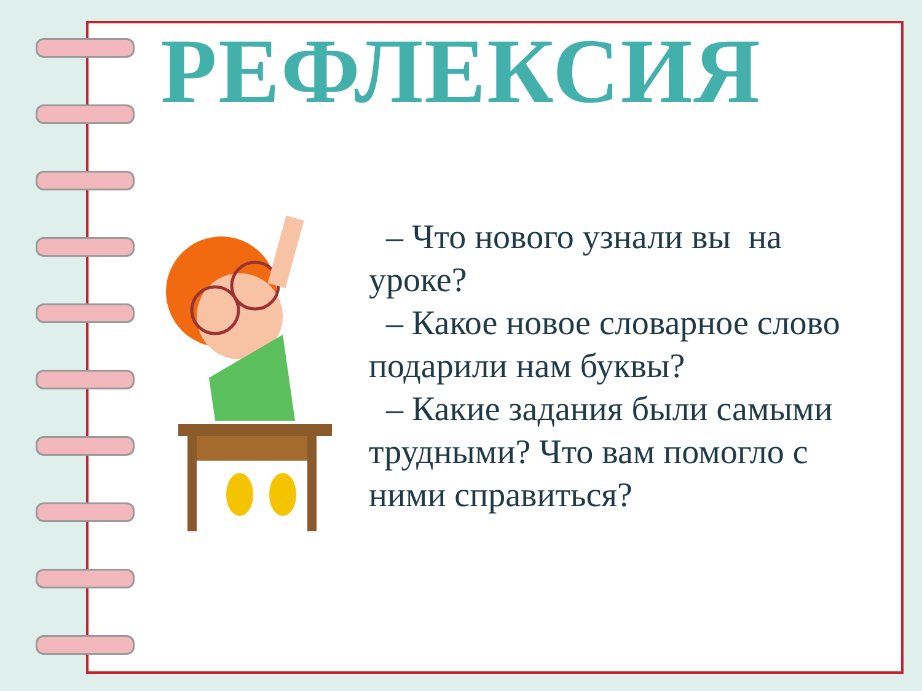РЕФЛЕКСИЯ
– Что нового узнали вы на уроке?
– Какое новое словарное слово подарили нам буквы?
– Какие задания были самыми трудными? Что вам помогло с ними справиться?